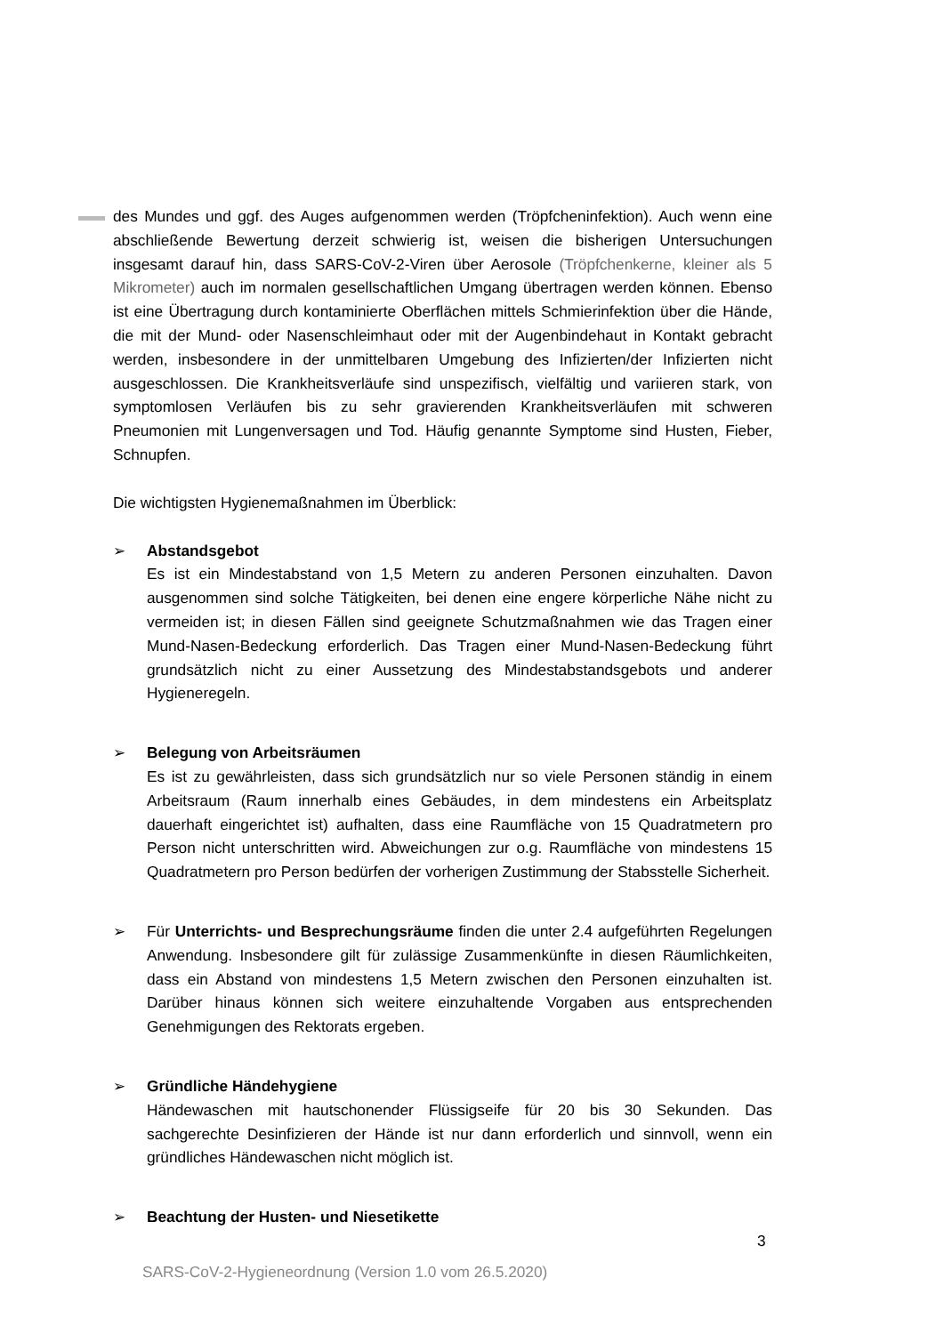des Mundes und ggf. des Auges aufgenommen werden (Tröpfcheninfektion). Auch wenn eine abschließende Bewertung derzeit schwierig ist, weisen die bisherigen Untersuchungen insgesamt darauf hin, dass SARS-CoV-2-Viren über Aerosole (Tröpfchenkerne, kleiner als 5 Mikrometer) auch im normalen gesellschaftlichen Umgang übertragen werden können. Ebenso ist eine Übertragung durch kontaminierte Oberflächen mittels Schmierinfektion über die Hände, die mit der Mund- oder Nasenschleimhaut oder mit der Augenbindehaut in Kontakt gebracht werden, insbesondere in der unmittelbaren Umgebung des Infizierten/der Infizierten nicht ausgeschlossen. Die Krankheitsverläufe sind unspezifisch, vielfältig und variieren stark, von symptomlosen Verläufen bis zu sehr gravierenden Krankheitsverläufen mit schweren Pneumonien mit Lungenversagen und Tod. Häufig genannte Symptome sind Husten, Fieber, Schnupfen.
Die wichtigsten Hygienemaßnahmen im Überblick:
➢ Abstandsgebot
Es ist ein Mindestabstand von 1,5 Metern zu anderen Personen einzuhalten. Davon ausgenommen sind solche Tätigkeiten, bei denen eine engere körperliche Nähe nicht zu vermeiden ist; in diesen Fällen sind geeignete Schutzmaßnahmen wie das Tragen einer Mund-Nasen-Bedeckung erforderlich. Das Tragen einer Mund-Nasen-Bedeckung führt grundsätzlich nicht zu einer Aussetzung des Mindestabstandsgebots und anderer Hygieneregeln.
➢ Belegung von Arbeitsräumen
Es ist zu gewährleisten, dass sich grundsätzlich nur so viele Personen ständig in einem Arbeitsraum (Raum innerhalb eines Gebäudes, in dem mindestens ein Arbeitsplatz dauerhaft eingerichtet ist) aufhalten, dass eine Raumfläche von 15 Quadratmetern pro Person nicht unterschritten wird. Abweichungen zur o.g. Raumfläche von mindestens 15 Quadratmetern pro Person bedürfen der vorherigen Zustimmung der Stabsstelle Sicherheit.
➢ Für Unterrichts- und Besprechungsräume finden die unter 2.4 aufgeführten Regelungen Anwendung. Insbesondere gilt für zulässige Zusammenkünfte in diesen Räumlichkeiten, dass ein Abstand von mindestens 1,5 Metern zwischen den Personen einzuhalten ist. Darüber hinaus können sich weitere einzuhaltende Vorgaben aus entsprechenden Genehmigungen des Rektorats ergeben.
➢ Gründliche Händehygiene
Händewaschen mit hautschonender Flüssigseife für 20 bis 30 Sekunden. Das sachgerechte Desinfizieren der Hände ist nur dann erforderlich und sinnvoll, wenn ein gründliches Händewaschen nicht möglich ist.
➢ Beachtung der Husten- und Niesetikette
3
SARS-CoV-2-Hygieneordnung (Version 1.0 vom 26.5.2020)